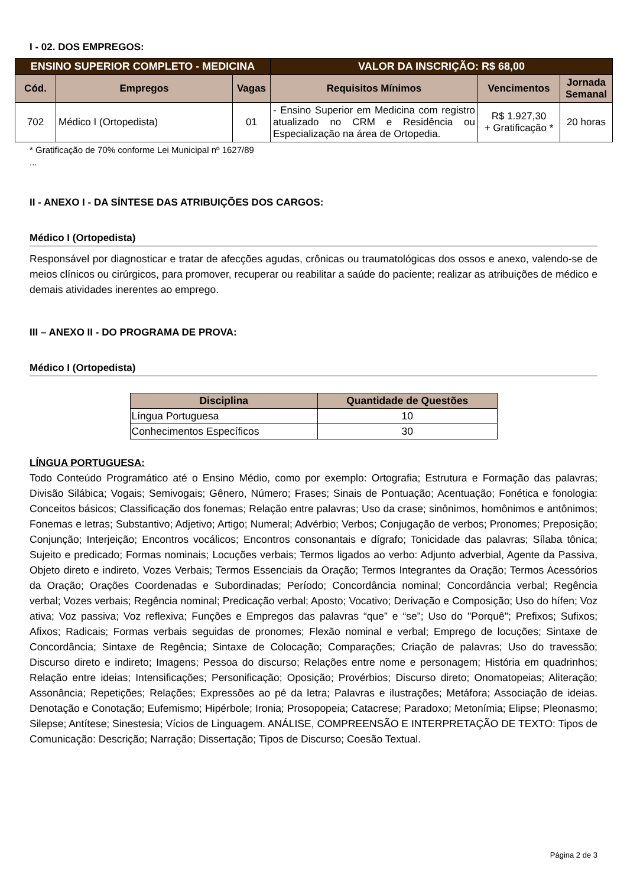I - 02. DOS EMPREGOS:
| ENSINO SUPERIOR COMPLETO - MEDICINA | | | VALOR DA INSCRIÇÃO: R$ 68,00 | | |
| --- | --- | --- | --- | --- | --- |
| Cód. | Empregos | Vagas | Requisitos Mínimos | Vencimentos | Jornada Semanal |
| 702 | Médico I (Ortopedista) | 01 | - Ensino Superior em Medicina com registro atualizado no CRM e Residência ou Especialização na área de Ortopedia. | R$ 1.927,30 + Gratificação * | 20 horas |
* Gratificação de 70% conforme Lei Municipal nº 1627/89
...
II - ANEXO I - DA SÍNTESE DAS ATRIBUIÇÕES DOS CARGOS:
Médico I (Ortopedista)
Responsável por diagnosticar e tratar de afecções agudas, crônicas ou traumatológicas dos ossos e anexo, valendo-se de meios clínicos ou cirúrgicos, para promover, recuperar ou reabilitar a saúde do paciente; realizar as atribuições de médico e demais atividades inerentes ao emprego.
III – ANEXO II - DO PROGRAMA DE PROVA:
Médico I (Ortopedista)
| Disciplina | Quantidade de Questões |
| --- | --- |
| Língua Portuguesa | 10 |
| Conhecimentos Específicos | 30 |
LÍNGUA PORTUGUESA:
Todo Conteúdo Programático até o Ensino Médio, como por exemplo: Ortografia; Estrutura e Formação das palavras; Divisão Silábica; Vogais; Semivogais; Gênero, Número; Frases; Sinais de Pontuação; Acentuação; Fonética e fonologia: Conceitos básicos; Classificação dos fonemas; Relação entre palavras; Uso da crase; sinônimos, homônimos e antônimos; Fonemas e letras; Substantivo; Adjetivo; Artigo; Numeral; Advérbio; Verbos; Conjugação de verbos; Pronomes; Preposição; Conjunção; Interjeição; Encontros vocálicos; Encontros consonantais e dígrafo; Tonicidade das palavras; Sílaba tônica; Sujeito e predicado; Formas nominais; Locuções verbais; Termos ligados ao verbo: Adjunto adverbial, Agente da Passiva, Objeto direto e indireto, Vozes Verbais; Termos Essenciais da Oração; Termos Integrantes da Oração; Termos Acessórios da Oração; Orações Coordenadas e Subordinadas; Período; Concordância nominal; Concordância verbal; Regência verbal; Vozes verbais; Regência nominal; Predicação verbal; Aposto; Vocativo; Derivação e Composição; Uso do hífen; Voz ativa; Voz passiva; Voz reflexiva; Funções e Empregos das palavras “que” e “se”; Uso do "Porquê"; Prefixos; Sufixos; Afixos; Radicais; Formas verbais seguidas de pronomes; Flexão nominal e verbal; Emprego de locuções; Sintaxe de Concordância; Sintaxe de Regência; Sintaxe de Colocação; Comparações; Criação de palavras; Uso do travessão; Discurso direto e indireto; Imagens; Pessoa do discurso; Relações entre nome e personagem; História em quadrinhos; Relação entre ideias; Intensificações; Personificação; Oposição; Provérbios; Discurso direto; Onomatopeias; Aliteração; Assonância; Repetições; Relações; Expressões ao pé da letra; Palavras e ilustrações; Metáfora; Associação de ideias. Denotação e Conotação; Eufemismo; Hipérbole; Ironia; Prosopopeia; Catacrese; Paradoxo; Metonímia; Elipse; Pleonasmo; Silepse; Antítese; Sinestesia; Vícios de Linguagem. ANÁLISE, COMPREENSÃO E INTERPRETAÇÃO DE TEXTO: Tipos de Comunicação: Descrição; Narração; Dissertação; Tipos de Discurso; Coesão Textual.
Página 2 de 3